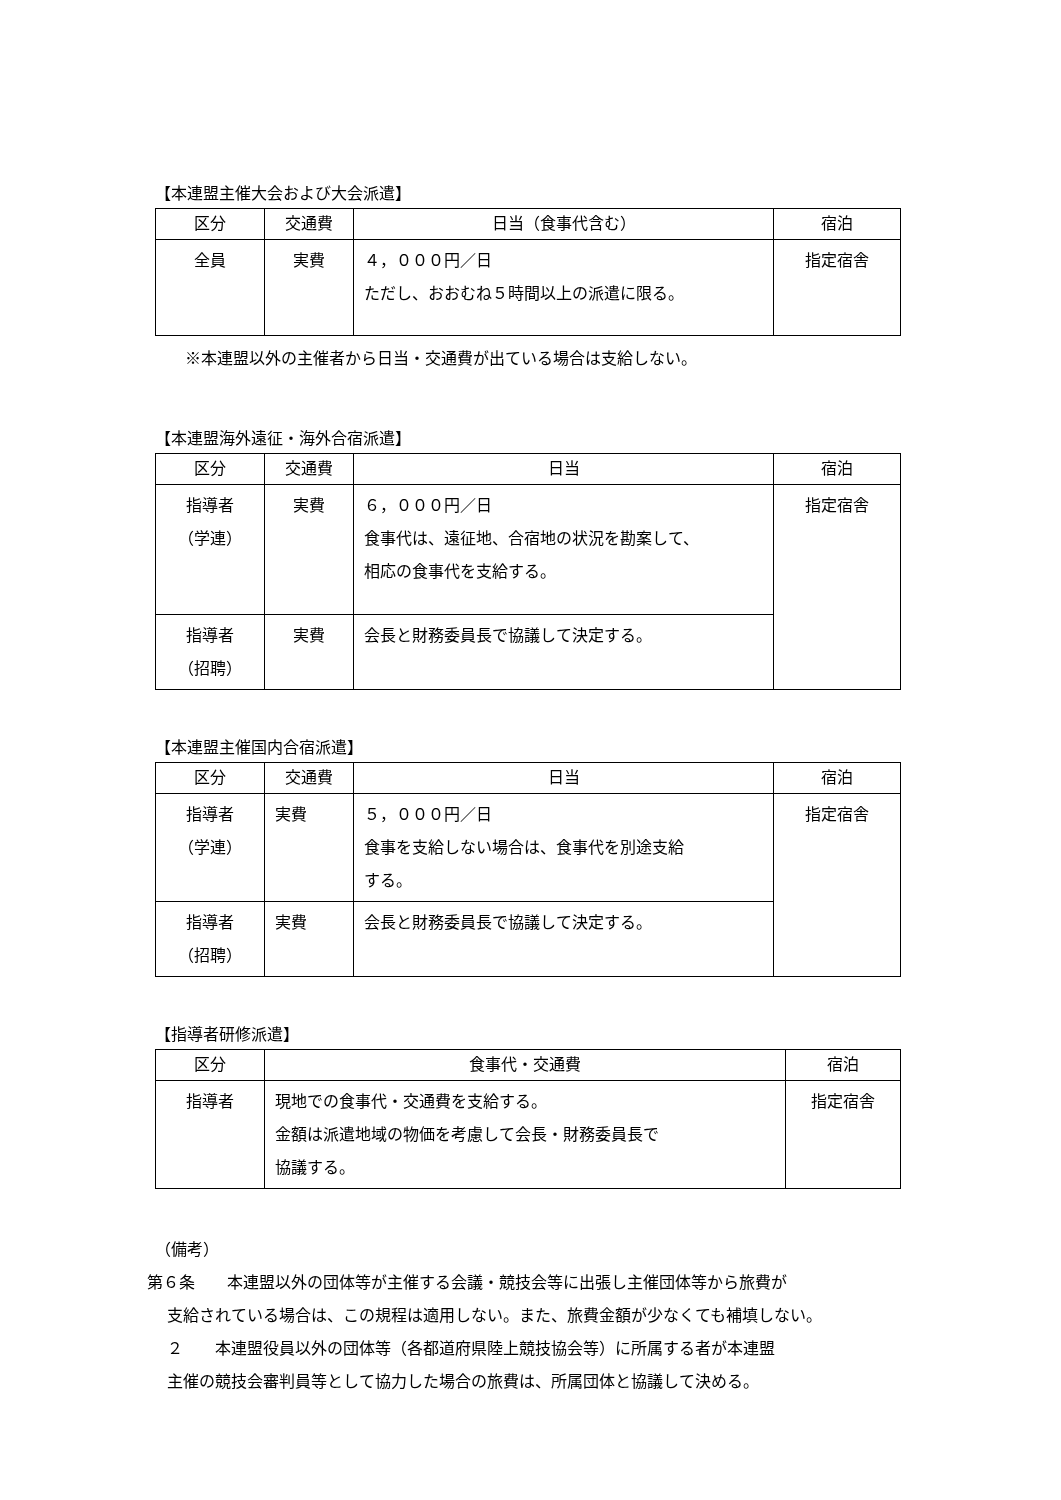【本連盟主催大会および大会派遣】
| 区分 | 交通費 | 日当（食事代含む） | 宿泊 |
| --- | --- | --- | --- |
| 全員 | 実費 | ４，０００円／日 ただし、おおむね５時間以上の派遣に限る。 | 指定宿舎 |
※本連盟以外の主催者から日当・交通費が出ている場合は支給しない。
【本連盟海外遠征・海外合宿派遣】
| 区分 | 交通費 | 日当 | 宿泊 |
| --- | --- | --- | --- |
| 指導者 （学連） | 実費 | ６，０００円／日 食事代は、遠征地、合宿地の状況を勘案して、 相応の食事代を支給する。 | 指定宿舎 |
| 指導者 （招聘） | 実費 | 会長と財務委員長で協議して決定する。 | |
【本連盟主催国内合宿派遣】
| 区分 | 交通費 | 日当 | 宿泊 |
| --- | --- | --- | --- |
| 指導者 （学連） | 実費 | ５，０００円／日 食事を支給しない場合は、食事代を別途支給 する。 | 指定宿舎 |
| 指導者 （招聘） | 実費 | 会長と財務委員長で協議して決定する。 | |
【指導者研修派遣】
| 区分 | 食事代・交通費 | 宿泊 |
| --- | --- | --- |
| 指導者 | 現地での食事代・交通費を支給する。 金額は派遣地域の物価を考慮して会長・財務委員長で 協議する。 | 指定宿舎 |
（備考）
第６条　　本連盟以外の団体等が主催する会議・競技会等に出張し主催団体等から旅費が
支給されている場合は、この規程は適用しない。また、旅費金額が少なくても補填しない。
２　　本連盟役員以外の団体等（各都道府県陸上競技協会等）に所属する者が本連盟
主催の競技会審判員等として協力した場合の旅費は、所属団体と協議して決める。